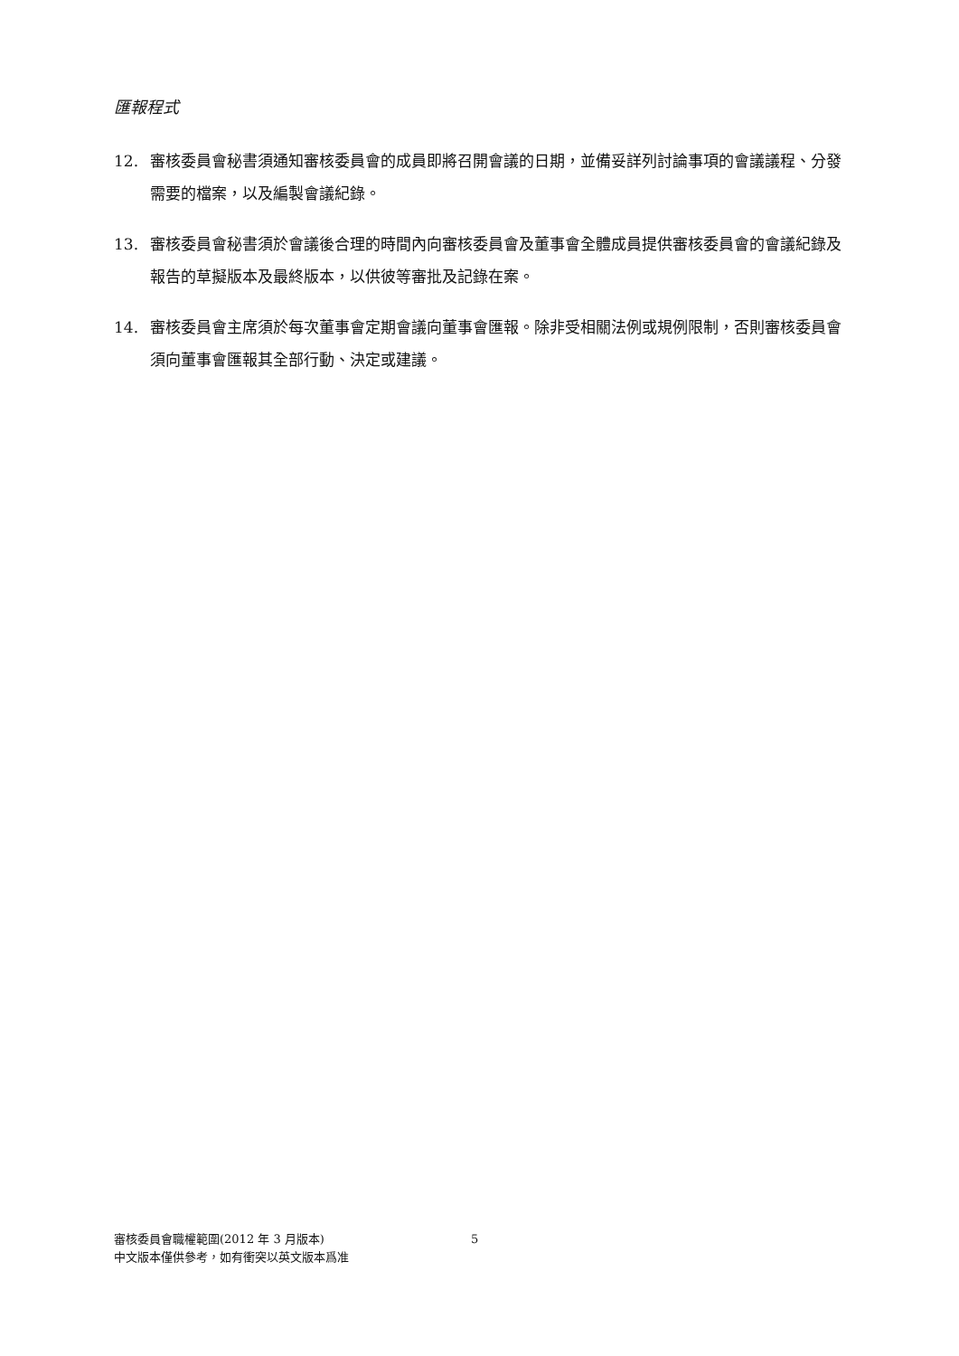匯報程式
12. 審核委員會秘書須通知審核委員會的成員即將召開會議的日期，並備妥詳列討論事項的會議議程、分發需要的檔案，以及編製會議紀錄。
13. 審核委員會秘書須於會議後合理的時間內向審核委員會及董事會全體成員提供審核委員會的會議紀錄及報告的草擬版本及最終版本，以供彼等審批及記錄在案。
14. 審核委員會主席須於每次董事會定期會議向董事會匯報。除非受相關法例或規例限制，否則審核委員會須向董事會匯報其全部行動、決定或建議。
審核委員會職權範圍(2012 年 3 月版本) 5
中文版本僅供參考，如有衝突以英文版本爲准